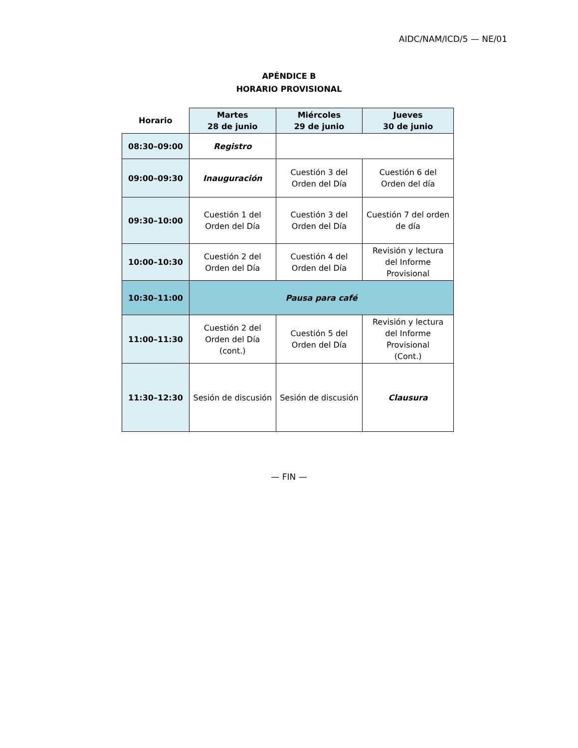AIDC/NAM/ICD/5 — NE/01
APÉNDICE B
HORARIO PROVISIONAL
| Horario | Martes 28 de junio | Miércoles 29 de junio | Jueves 30 de junio |
| --- | --- | --- | --- |
| 08:30–09:00 | Registro | | |
| 09:00–09:30 | Inauguración | Cuestión 3 del Orden del Día | Cuestión 6 del Orden del día |
| 09:30–10:00 | Cuestión 1 del Orden del Día | Cuestión 3 del Orden del Día | Cuestión 7 del orden de día |
| 10:00–10:30 | Cuestión 2 del Orden del Día | Cuestión 4 del Orden del Día | Revisión y lectura del Informe Provisional |
| 10:30–11:00 | Pausa para café | | |
| 11:00–11:30 | Cuestión 2 del Orden del Día (cont.) | Cuestión 5 del Orden del Día | Revisión y lectura del Informe Provisional (Cont.) |
| 11:30–12:30 | Sesión de discusión | Sesión de discusión | Clausura |
— FIN —